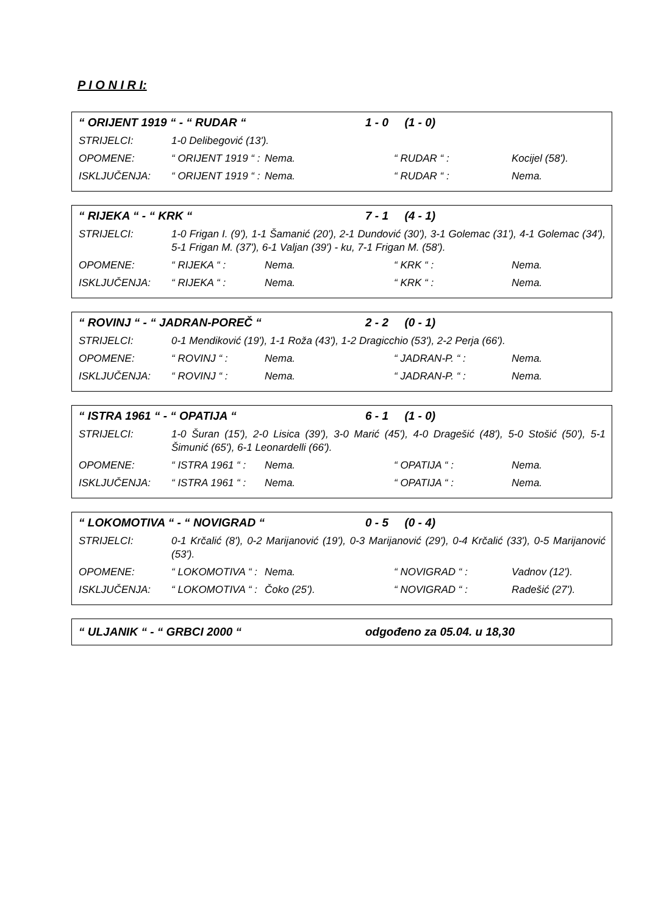P I O N I R I:
“ ORIJENT 1919 “ - “ RUDAR “1 - 0 (1 - 0)
STRIJELCI: 1-0 Delibegović (13').
OPOMENE: “ ORIJENT 1919 “ : Nema. “ RUDAR “ : Kocijel (58').
ISKLJUČENJA: “ ORIJENT 1919 “ : Nema. “ RUDAR “ : Nema.
“ RIJEKA “ - “ KRK “7 - 1 (4 - 1)
STRIJELCI: 1-0 Frigan I. (9'), 1-1 Šamanić (20'), 2-1 Dundović (30'), 3-1 Golemac (31'), 4-1 Golemac (34'), 5-1 Frigan M. (37'), 6-1 Valjan (39') - ku, 7-1 Frigan M. (58').
OPOMENE: “ RIJEKA “ : Nema. “ KRK “ : Nema.
ISKLJUČENJA: “ RIJEKA “ : Nema. “ KRK “ : Nema.
“ ROVINJ “ - “ JADRAN-POREČ “2 - 2 (0 - 1)
STRIJELCI: 0-1 Mendiković (19'), 1-1 Roža (43'), 1-2 Dragicchio (53'), 2-2 Perja (66').
OPOMENE: “ ROVINJ “ : Nema. “ JADRAN-P. “ : Nema.
ISKLJUČENJA: “ ROVINJ “ : Nema. “ JADRAN-P. “ : Nema.
“ ISTRA 1961 “ - “ OPATIJA “6 - 1 (1 - 0)
STRIJELCI: 1-0 Šuran (15'), 2-0 Lisica (39'), 3-0 Marić (45'), 4-0 Dragešić (48'), 5-0 Stošić (50'), 5-1 Šimunić (65'), 6-1 Leonardelli (66').
OPOMENE: “ ISTRA 1961 “ : Nema. “ OPATIJA “ : Nema.
ISKLJUČENJA: “ ISTRA 1961 “ : Nema. “ OPATIJA “ : Nema.
“ LOKOMOTIVA “ - “ NOVIGRAD “0 - 5 (0 - 4)
STRIJELCI: 0-1 Krčalić (8'), 0-2 Marijanović (19'), 0-3 Marijanović (29'), 0-4 Krčalić (33'), 0-5 Marijanović (53').
OPOMENE: “ LOKOMOTIVA “ : Nema. “ NOVIGRAD “ : Vadnov (12').
ISKLJUČENJA: “ LOKOMOTIVA “ : Čoko (25'). “ NOVIGRAD “ : Radešić (27').
“ ULJANIK “ - “ GRBCI 2000 “odgođeno za 05.04. u 18,30